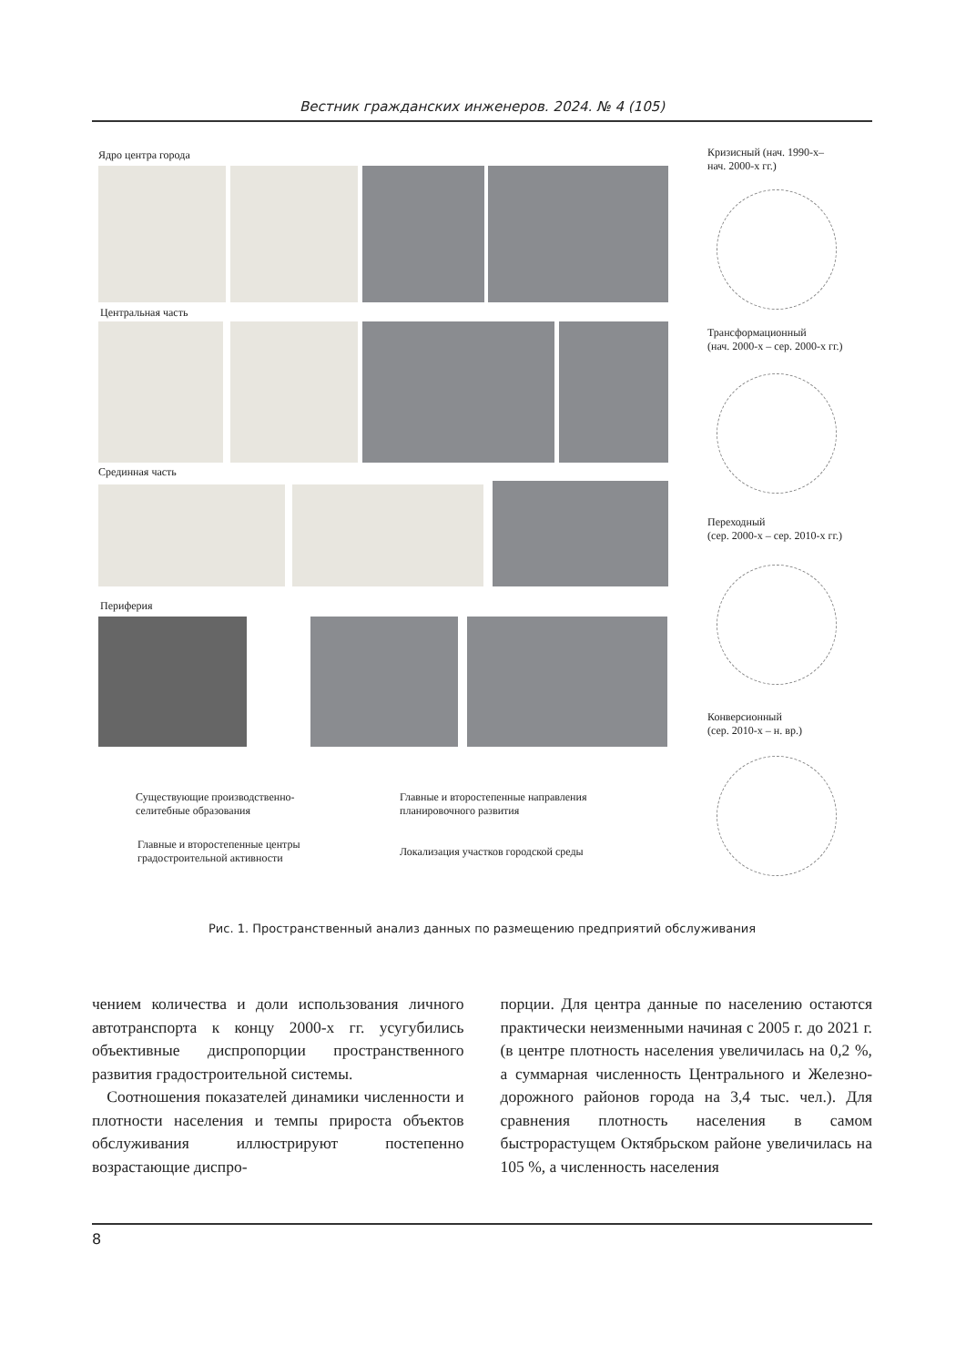Вестник гражданских инженеров. 2024. № 4 (105)
Ядро центра города
Центральная часть
Срединная часть
Периферия
Существующие производственно-
селитебные образования
Главные и второстепенные направления
планировочного развития
Главные и второстепенные центры
градостроительной активности
Локализация участков городской среды
Кризисный (нач. 1990-х–
нач. 2000-х гг.)
Трансформационный
(нач. 2000-х – сер. 2000-х гг.)
Переходный
(сер. 2000-х – сер. 2010-х гг.)
Конверсионный
(сер. 2010-х – н. вр.)
Рис. 1. Пространственный анализ данных по размещению предприятий обслуживания
чением количества и доли использования личного автотранспорта к концу 2000-х гг. усугубились объективные диспропорции пространственного развития градострои­тельной системы.
Соотношения показателей динамики чис­ленности и плотности населения и темпы прироста объектов обслуживания иллю­стрируют постепенно возрастающие диспро-
порции. Для центра данные по населению остаются практически неизменными начи­ная с 2005 г. до 2021 г. (в центре плотность населения увеличилась на 0,2 %, а суммар­ная численность Центрального и Железно­дорожного районов города на 3,4 тыс. чел.). Для сравнения плотность населения в самом быстрорастущем Октябрьском районе уве­личилась на 105 %, а численность населения
8